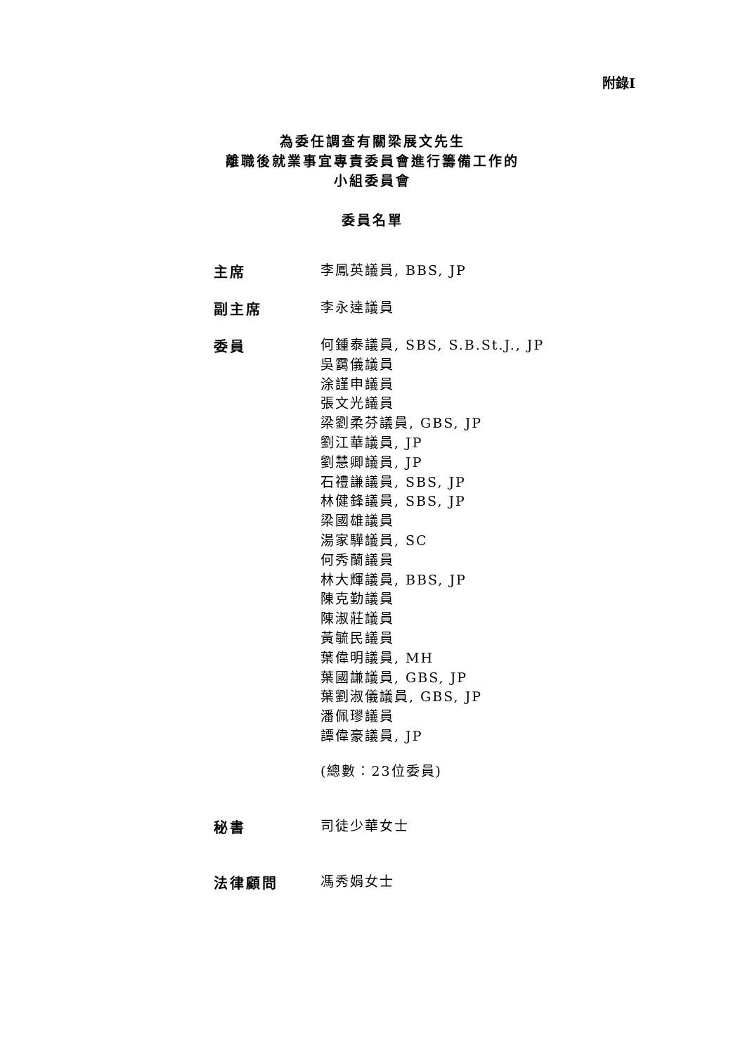附錄I
為委任調查有關梁展文先生
離職後就業事宜專責委員會進行籌備工作的
小組委員會
委員名單
主席
李鳳英議員, BBS, JP
副主席
李永達議員
委員
何鍾泰議員, SBS, S.B.St.J., JP
吳靄儀議員
涂謹申議員
張文光議員
梁劉柔芬議員, GBS, JP
劉江華議員, JP
劉慧卿議員, JP
石禮謙議員, SBS, JP
林健鋒議員, SBS, JP
梁國雄議員
湯家驊議員, SC
何秀蘭議員
林大輝議員, BBS, JP
陳克勤議員
陳淑莊議員
黃毓民議員
葉偉明議員, MH
葉國謙議員, GBS, JP
葉劉淑儀議員, GBS, JP
潘佩璆議員
譚偉豪議員, JP
(總數：23位委員)
秘書
司徒少華女士
法律顧問
馮秀娟女士